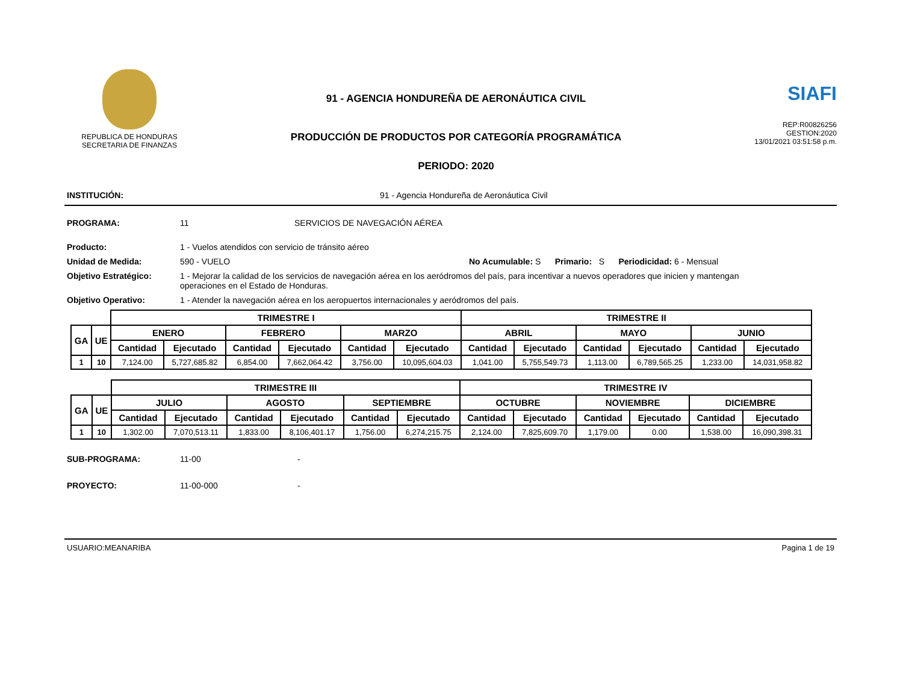REPUBLICA DE HONDURAS
SECRETARIA DE FINANZAS
91 - AGENCIA HONDUREÑA DE AERONÁUTICA CIVIL
PRODUCCIÓN DE PRODUCTOS POR CATEGORÍA PROGRAMÁTICA
PERIODO: 2020
SIAFI
REP:R00826256
GESTION:2020
13/01/2021 03:51:58 p.m.
INSTITUCIÓN: 91 - Agencia Hondureña de Aeronáutica Civil
PROGRAMA: 11 SERVICIOS DE NAVEGACIÓN AÉREA
Producto: 1 - Vuelos atendidos con servicio de tránsito aéreo
Unidad de Medida: 590 - VUELO No Acumulable: S Primario: S Periodicidad: 6 - Mensual
Objetivo Estratégico: 1 - Mejorar la calidad de los servicios de navegación aérea en los aeródromos del país, para incentivar a nuevos operadores que inicien y mantengan operaciones en el Estado de Honduras.
Objetivo Operativo: 1 - Atender la navegación aérea en los aeropuertos internacionales y aeródromos del país.
| | | TRIMESTRE I | | | | | | TRIMESTRE II | | | | | |
| --- | --- | --- | --- | --- | --- | --- | --- | --- | --- | --- | --- | --- | --- |
| GA | UE | ENERO | | FEBRERO | | MARZO | | ABRIL | | MAYO | | JUNIO | |
| | | Cantidad | Ejecutado | Cantidad | Ejecutado | Cantidad | Ejecutado | Cantidad | Ejecutado | Cantidad | Ejecutado | Cantidad | Ejecutado |
| 1 | 10 | 7,124.00 | 5,727,685.82 | 6,854.00 | 7,662,064.42 | 3,756.00 | 10,095,604.03 | 1,041.00 | 5,755,549.73 | 1,113.00 | 6,789,565.25 | 1,233.00 | 14,031,958.82 |
| | | TRIMESTRE III | | | | | | TRIMESTRE IV | | | | | |
| --- | --- | --- | --- | --- | --- | --- | --- | --- | --- | --- | --- | --- | --- |
| GA | UE | JULIO | | AGOSTO | | SEPTIEMBRE | | OCTUBRE | | NOVIEMBRE | | DICIEMBRE | |
| | | Cantidad | Ejecutado | Cantidad | Ejecutado | Cantidad | Ejecutado | Cantidad | Ejecutado | Cantidad | Ejecutado | Cantidad | Ejecutado |
| 1 | 10 | 1,302.00 | 7,070,513.11 | 1,833.00 | 8,106,401.17 | 1,756.00 | 6,274,215.75 | 2,124.00 | 7,825,609.70 | 1,179.00 | 0.00 | 1,538.00 | 16,090,398.31 |
SUB-PROGRAMA: 11-00 -
PROYECTO: 11-00-000 -
USUARIO:MEANARIBA Pagina 1 de 19